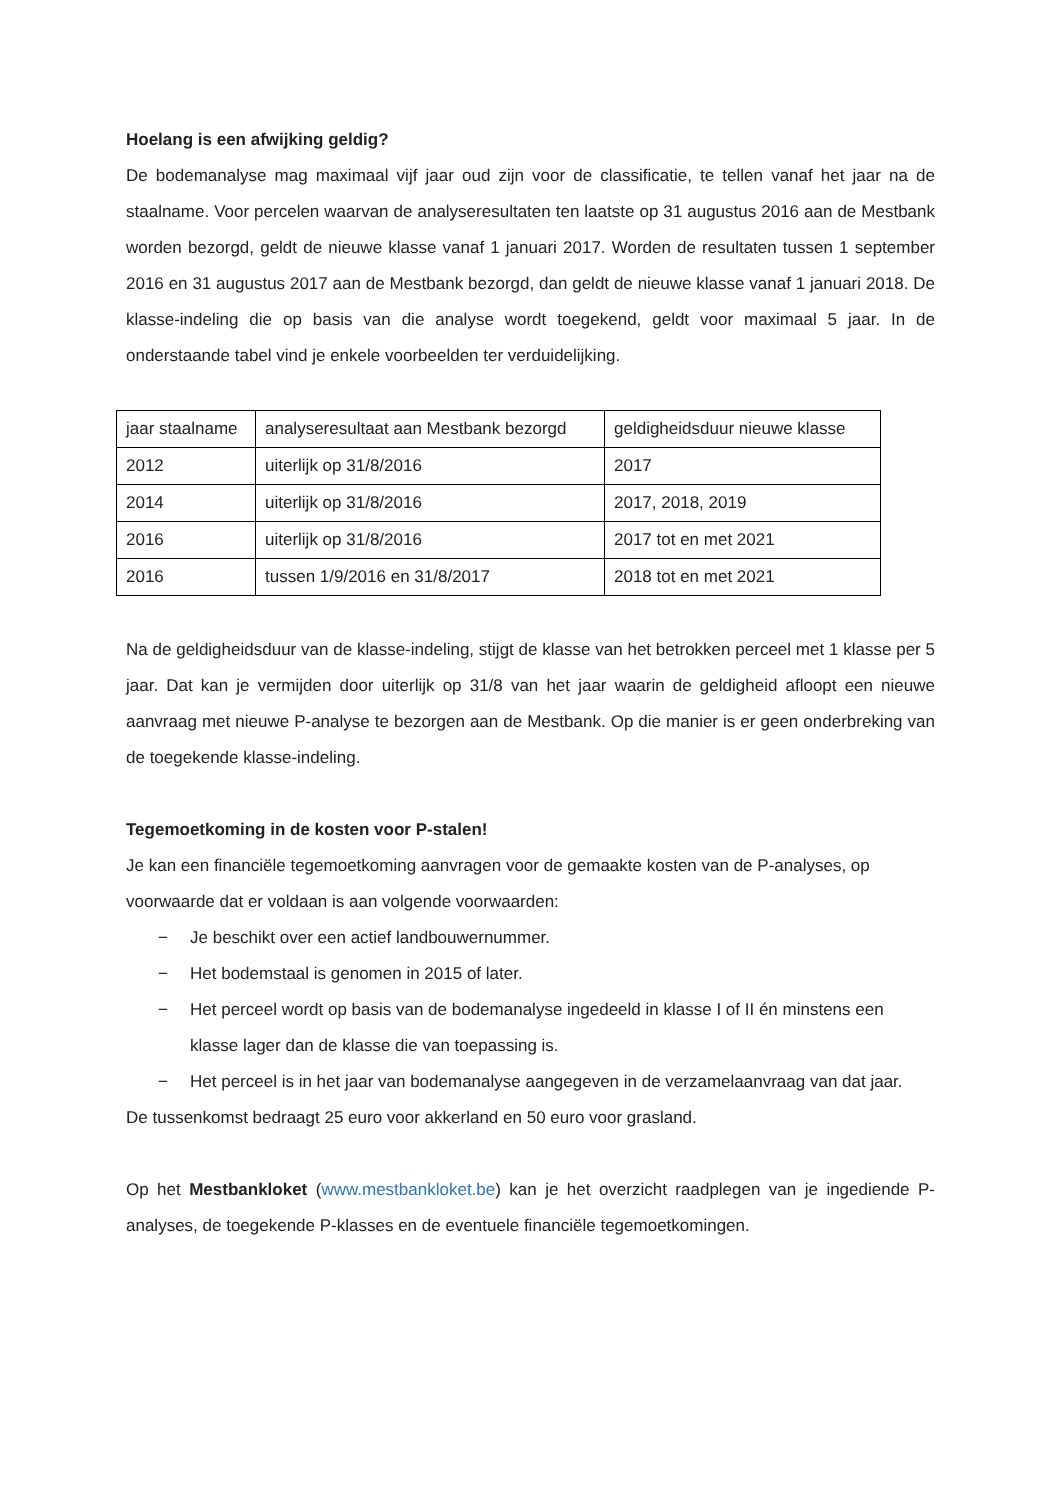Hoelang is een afwijking geldig?
De bodemanalyse mag maximaal vijf jaar oud zijn voor de classificatie, te tellen vanaf het jaar na de staalname. Voor percelen waarvan de analyseresultaten ten laatste op 31 augustus 2016 aan de Mestbank worden bezorgd, geldt de nieuwe klasse vanaf 1 januari 2017. Worden de resultaten tussen 1 september 2016 en 31 augustus 2017 aan de Mestbank bezorgd, dan geldt de nieuwe klasse vanaf 1 januari 2018. De klasse-indeling die op basis van die analyse wordt toegekend, geldt voor maximaal 5 jaar. In de onderstaande tabel vind je enkele voorbeelden ter verduidelijking.
| jaar staalname | analyseresultaat aan Mestbank bezorgd | geldigheidsduur nieuwe klasse |
| 2012 | uiterlijk op 31/8/2016 | 2017 |
| 2014 | uiterlijk op 31/8/2016 | 2017, 2018, 2019 |
| 2016 | uiterlijk op 31/8/2016 | 2017 tot en met 2021 |
| 2016 | tussen 1/9/2016 en 31/8/2017 | 2018 tot en met 2021 |
Na de geldigheidsduur van de klasse-indeling, stijgt de klasse van het betrokken perceel met 1 klasse per 5 jaar. Dat kan je vermijden door uiterlijk op 31/8 van het jaar waarin de geldigheid afloopt een nieuwe aanvraag met nieuwe P-analyse te bezorgen aan de Mestbank. Op die manier is er geen onderbreking van de toegekende klasse-indeling.
Tegemoetkoming in de kosten voor P-stalen!
Je kan een financiële tegemoetkoming aanvragen voor de gemaakte kosten van de P-analyses, op voorwaarde dat er voldaan is aan volgende voorwaarden:
− Je beschikt over een actief landbouwernummer.
− Het bodemstaal is genomen in 2015 of later.
− Het perceel wordt op basis van de bodemanalyse ingedeeld in klasse I of II én minstens een klasse lager dan de klasse die van toepassing is.
− Het perceel is in het jaar van bodemanalyse aangegeven in de verzamelaanvraag van dat jaar.
De tussenkomst bedraagt 25 euro voor akkerland en 50 euro voor grasland.
Op het Mestbankloket (www.mestbankloket.be) kan je het overzicht raadplegen van je ingediende P-analyses, de toegekende P-klasses en de eventuele financiële tegemoetkomingen.